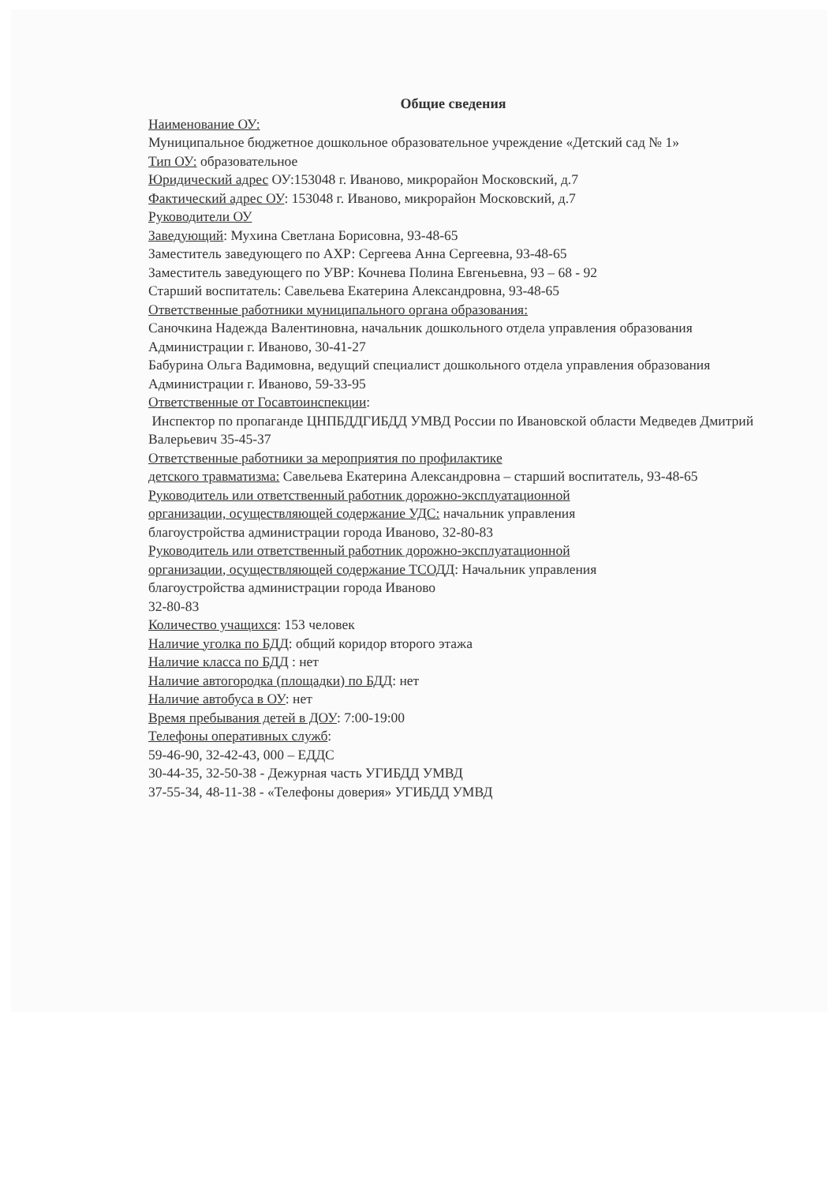Общие сведения
Наименование ОУ:
Муниципальное бюджетное дошкольное образовательное учреждение «Детский сад № 1»
Тип ОУ: образовательное
Юридический адрес ОУ:153048 г. Иваново, микрорайон Московский, д.7
Фактический адрес ОУ: 153048 г. Иваново, микрорайон Московский, д.7
Руководители ОУ
Заведующий: Мухина Светлана Борисовна, 93-48-65
Заместитель заведующего по АХР: Сергеева Анна Сергеевна, 93-48-65
Заместитель заведующего по УВР: Кочнева Полина Евгеньевна, 93 – 68 - 92
Старший воспитатель: Савельева Екатерина Александровна, 93-48-65
Ответственные работники муниципального органа образования:
Саночкина Надежда Валентиновна, начальник дошкольного отдела управления образования Администрации г. Иваново, 30-41-27
Бабурина Ольга Вадимовна, ведущий специалист дошкольного отдела управления образования Администрации г. Иваново, 59-33-95
Ответственные от Госавтоинспекции:
Инспектор по пропаганде ЦНПБДДГИБДД УМВД России по Ивановской области Медведев Дмитрий Валерьевич 35-45-37
Ответственные работники за мероприятия по профилактике
детского травматизма: Савельева Екатерина Александровна – старший воспитатель, 93-48-65
Руководитель или ответственный работник дорожно-эксплуатационной
организации, осуществляющей содержание УДС: начальник управления
благоустройства администрации города Иваново, 32-80-83
Руководитель или ответственный работник дорожно-эксплуатационной
организации, осуществляющей содержание ТСОДД: Начальник управления
благоустройства администрации города Иваново
32-80-83
Количество учащихся: 153 человек
Наличие уголка по БДД: общий коридор второго этажа
Наличие класса по БДД : нет
Наличие автогородка (площадки) по БДД: нет
Наличие автобуса в ОУ: нет
Время пребывания детей в ДОУ: 7:00-19:00
Телефоны оперативных служб:
59-46-90, 32-42-43, 000 – ЕДДС
30-44-35, 32-50-38 - Дежурная часть УГИБДД УМВД
37-55-34, 48-11-38 - «Телефоны доверия» УГИБДД УМВД